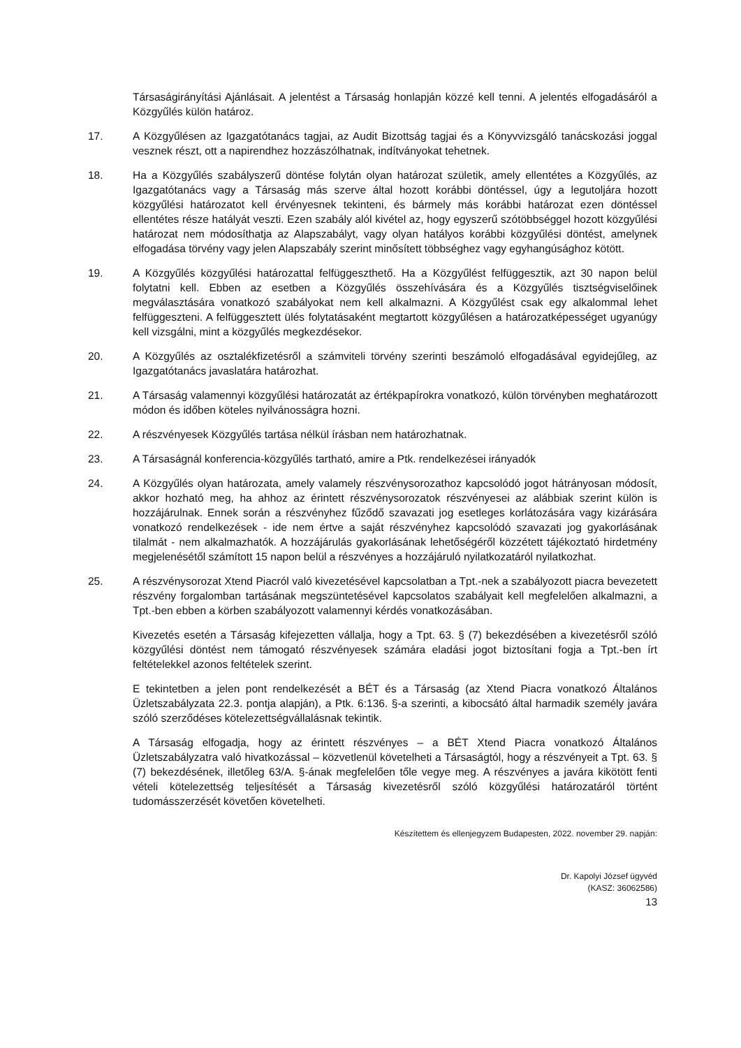Társaságirányítási Ajánlásait. A jelentést a Társaság honlapján közzé kell tenni. A jelentés elfogadásáról a Közgyűlés külön határoz.
17. A Közgyűlésen az Igazgatótanács tagjai, az Audit Bizottság tagjai és a Könyvvizsgáló tanácskozási joggal vesznek részt, ott a napirendhez hozzászólhatnak, indítványokat tehetnek.
18. Ha a Közgyűlés szabályszerű döntése folytán olyan határozat születik, amely ellentétes a Közgyűlés, az Igazgatótanács vagy a Társaság más szerve által hozott korábbi döntéssel, úgy a legutoljára hozott közgyűlési határozatot kell érvényesnek tekinteni, és bármely más korábbi határozat ezen döntéssel ellentétes része hatályát veszti. Ezen szabály alól kivétel az, hogy egyszerű szótöbbséggel hozott közgyűlési határozat nem módosíthatja az Alapszabályt, vagy olyan hatályos korábbi közgyűlési döntést, amelynek elfogadása törvény vagy jelen Alapszabály szerint minősített többséghez vagy egyhangúsághoz kötött.
19. A Közgyűlés közgyűlési határozattal felfüggeszthető. Ha a Közgyűlést felfüggesztik, azt 30 napon belül folytatni kell. Ebben az esetben a Közgyűlés összehívására és a Közgyűlés tisztségviselőinek megválasztására vonatkozó szabályokat nem kell alkalmazni. A Közgyűlést csak egy alkalommal lehet felfüggeszteni. A felfüggesztett ülés folytatásaként megtartott közgyűlésen a határozatképességet ugyanúgy kell vizsgálni, mint a közgyűlés megkezdésekor.
20. A Közgyűlés az osztalékfizetésről a számviteli törvény szerinti beszámoló elfogadásával egyidejűleg, az Igazgatótanács javaslatára határozhat.
21. A Társaság valamennyi közgyűlési határozatát az értékpapírokra vonatkozó, külön törvényben meghatározott módon és időben köteles nyilvánosságra hozni.
22. A részvényesek Közgyűlés tartása nélkül írásban nem határozhatnak.
23. A Társaságnál konferencia-közgyűlés tartható, amire a Ptk. rendelkezései irányadók
24. A Közgyűlés olyan határozata, amely valamely részvénysorozathoz kapcsolódó jogot hátrányosan módosít, akkor hozható meg, ha ahhoz az érintett részvénysorozatok részvényesei az alábbiak szerint külön is hozzájárulnak. Ennek során a részvényhez fűződő szavazati jog esetleges korlátozására vagy kizárására vonatkozó rendelkezések - ide nem értve a saját részvényhez kapcsolódó szavazati jog gyakorlásának tilalmát - nem alkalmazhatók. A hozzájárulás gyakorlásának lehetőségéről közzétett tájékoztató hirdetmény megjelenésétől számított 15 napon belül a részvényes a hozzájáruló nyilatkozatáról nyilatkozhat.
25. A részvénysorozat Xtend Piacról való kivezetésével kapcsolatban a Tpt.-nek a szabályozott piacra bevezetett részvény forgalomban tartásának megszüntetésével kapcsolatos szabályait kell megfelelően alkalmazni, a Tpt.-ben ebben a körben szabályozott valamennyi kérdés vonatkozásában.
Kivezetés esetén a Társaság kifejezetten vállalja, hogy a Tpt. 63. § (7) bekezdésében a kivezetésről szóló közgyűlési döntést nem támogató részvényesek számára eladási jogot biztosítani fogja a Tpt.-ben írt feltételekkel azonos feltételek szerint.
E tekintetben a jelen pont rendelkezését a BÉT és a Társaság (az Xtend Piacra vonatkozó Általános Üzletszabályzata 22.3. pontja alapján), a Ptk. 6:136. §-a szerinti, a kibocsátó által harmadik személy javára szóló szerződéses kötelezettségvállalásnak tekintik.
A Társaság elfogadja, hogy az érintett részvényes – a BÉT Xtend Piacra vonatkozó Általános Üzletszabályzatra való hivatkozással – közvetlenül követelheti a Társaságtól, hogy a részvényeit a Tpt. 63. § (7) bekezdésének, illetőleg 63/A. §-ának megfelelően tőle vegye meg. A részvényes a javára kikötött fenti vételi kötelezettség teljesítését a Társaság kivezetésről szóló közgyűlési határozatáról történt tudomásszerzését követően követelheti.
Készítettem és ellenjegyzem Budapesten, 2022. november 29. napján:
Dr. Kapolyi József ügyvéd
(KASZ: 36062586)
13